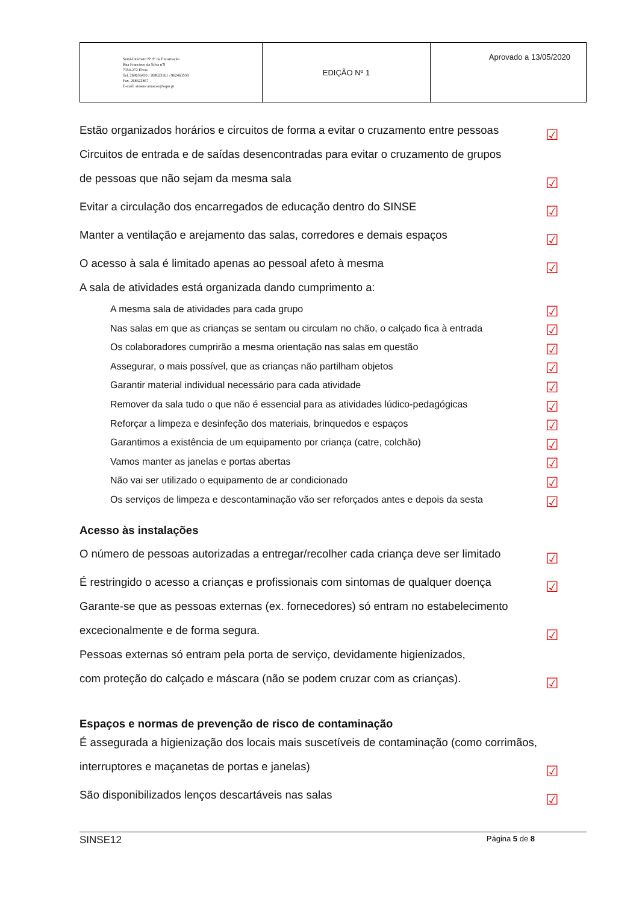| Semi-Internato Nª Sª da Encarnação Rua Francisco da Silva nº9 7350-272 Elvas Tel. 268636430 / 268623161 / 962463558 Fax. 268622867 E-mail: sinsencarnacao@sapo.pt | EDIÇÃO Nº 1 | Aprovado a 13/05/2020 |
Estão organizados horários e circuitos de forma a evitar o cruzamento entre pessoas ☑
Circuitos de entrada e de saídas desencontradas para evitar o cruzamento de grupos
de pessoas que não sejam da mesma sala ☑
Evitar a circulação dos encarregados de educação dentro do SINSE ☑
Manter a ventilação e arejamento das salas, corredores e demais espaços ☑
O acesso à sala é limitado apenas ao pessoal afeto à mesma ☑
A sala de atividades está organizada dando cumprimento a:
A mesma sala de atividades para cada grupo ☑
Nas salas em que as crianças se sentam ou circulam no chão, o calçado fica à entrada ☑
Os colaboradores cumprirão a mesma orientação nas salas em questão ☑
Assegurar, o mais possível, que as crianças não partilham objetos ☑
Garantir material individual necessário para cada atividade ☑
Remover da sala tudo o que não é essencial para as atividades lúdico-pedagógicas ☑
Reforçar a limpeza e desinfeção dos materiais, brinquedos e espaços ☑
Garantimos a existência de um equipamento por criança (catre, colchão) ☑
Vamos manter as janelas e portas abertas ☑
Não vai ser utilizado o equipamento de ar condicionado ☑
Os serviços de limpeza e descontaminação vão ser reforçados antes e depois da sesta ☑
Acesso às instalações
O número de pessoas autorizadas a entregar/recolher cada criança deve ser limitado ☑
É restringido o acesso a crianças e profissionais com sintomas de qualquer doença ☑
Garante-se que as pessoas externas (ex. fornecedores) só entram no estabelecimento
excecionalmente e de forma segura. ☑
Pessoas externas só entram pela porta de serviço, devidamente higienizados,
com proteção do calçado e máscara (não se podem cruzar com as crianças). ☑
Espaços e normas de prevenção de risco de contaminação
É assegurada a higienização dos locais mais suscetíveis de contaminação (como corrimãos,
interruptores e maçanetas de portas e janelas) ☑
São disponibilizados lenços descartáveis nas salas ☑
SINSE12 Página 5 de 8